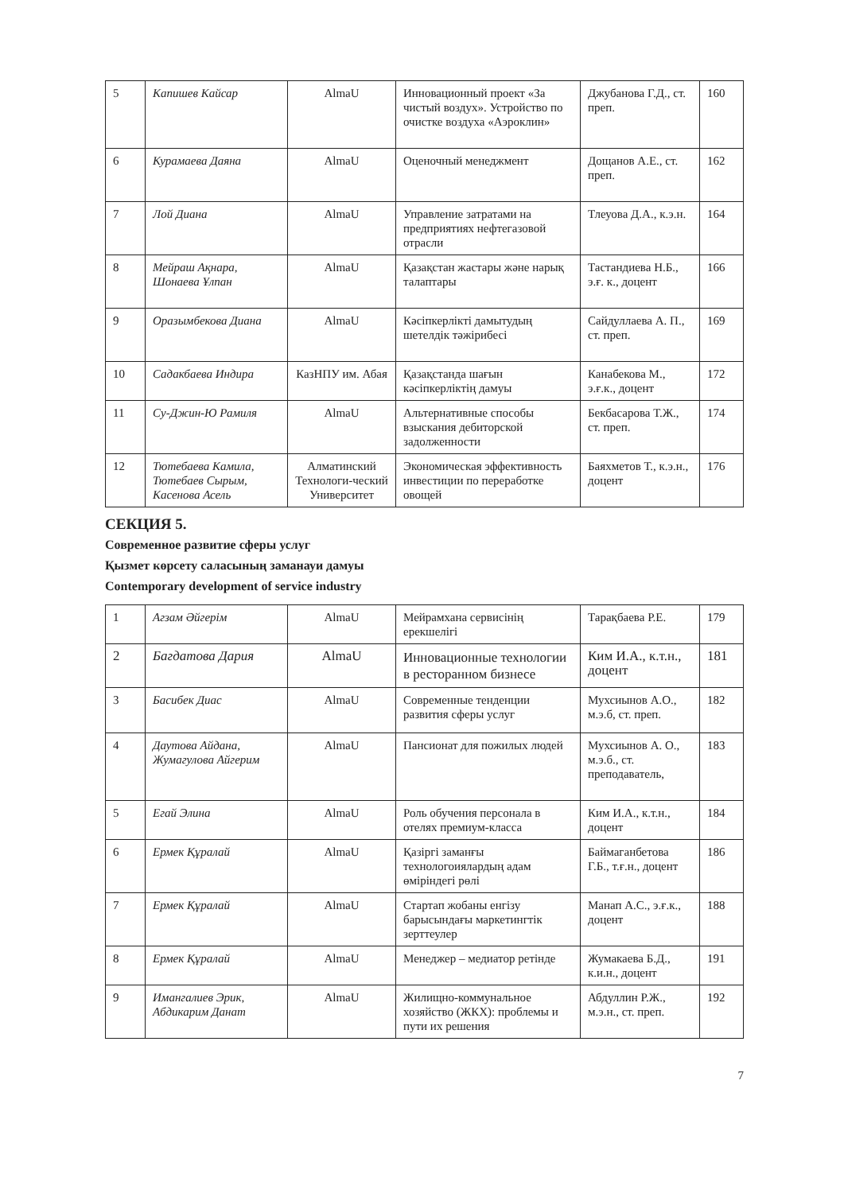| 5 | Капишев Кайсар | AlmaU | Инновационный проект «За чистый воздух». Устройство по очистке воздуха «Аэроклин» | Джубанова Г.Д., ст. преп. | 160 |
| 6 | Курамаева Даяна | AlmaU | Оценочный менеджмент | Дощанов А.Е., ст. преп. | 162 |
| 7 | Лой Диана | AlmaU | Управление затратами на предприятиях нефтегазовой отрасли | Тлеуова Д.А., к.э.н. | 164 |
| 8 | Мейраш Ақнара, Шонаева Ұлпан | AlmaU | Қазақстан жастары және нарық талаптары | Тастандиева Н.Б., э.ғ. к., доцент | 166 |
| 9 | Оразымбекова Диана | AlmaU | Кәсіпкерлікті дамытудың шетелдік тәжірибесі | Сайдуллаева А. П., ст. преп. | 169 |
| 10 | Садакбаева Индира | КазНПУ им. Абая | Қазақстанда шағын кәсіпкерліктің дамуы | Канабекова М., э.ғ.к., доцент | 172 |
| 11 | Су-Джин-Ю Рамиля | AlmaU | Альтернативные способы взыскания дебиторской задолженности | Бекбасарова Т.Ж., ст. преп. | 174 |
| 12 | Тютебаева Камила, Тютебаев Сырым, Касенова Асель | Алматинский Технологи-ческий Университет | Экономическая эффективность инвестиции по переработке овощей | Баяхметов Т., к.э.н., доцент | 176 |
СЕКЦИЯ 5.
Современное развитие сферы услуг
Қызмет көрсету саласының заманауи дамуы
Contemporary development of service industry
| 1 | Агзам Әйгерім | AlmaU | Мейрамхана сервисінің ерекшелігі | Тарақбаева Р.Е. | 179 |
| 2 | Багдатова Дария | AlmaU | Инновационные технологии в ресторанном бизнесе | Ким И.А., к.т.н., доцент | 181 |
| 3 | Басибек Диас | AlmaU | Современные тенденции развития сферы услуг | Мухсиынов А.О., м.э.б, ст. преп. | 182 |
| 4 | Даутова Айдана, Жумагулова Айгерим | AlmaU | Пансионат для пожилых людей | Мухсиынов А. О., м.э.б., ст. преподаватель, | 183 |
| 5 | Егай Элина | AlmaU | Роль обучения персонала в отелях премиум-класса | Ким И.А., к.т.н., доцент | 184 |
| 6 | Ермек Құралай | AlmaU | Қазіргі заманғы технологоиялардың адам өміріндегі рөлі | Баймаганбетова Г.Б., т.ғ.н., доцент | 186 |
| 7 | Ермек Құралай | AlmaU | Стартап жобаны енгізу барысындағы маркетингтік зерттеулер | Манап А.С., э.ғ.к., доцент | 188 |
| 8 | Ермек Құралай | AlmaU | Менеджер – медиатор ретінде | Жумакаева Б.Д., к.и.н., доцент | 191 |
| 9 | Имангалиев Эрик, Абдикарим Данат | AlmaU | Жилищно-коммунальное хозяйство (ЖКХ): проблемы и пути их решения | Абдуллин Р.Ж., м.э.н., ст. преп. | 192 |
7